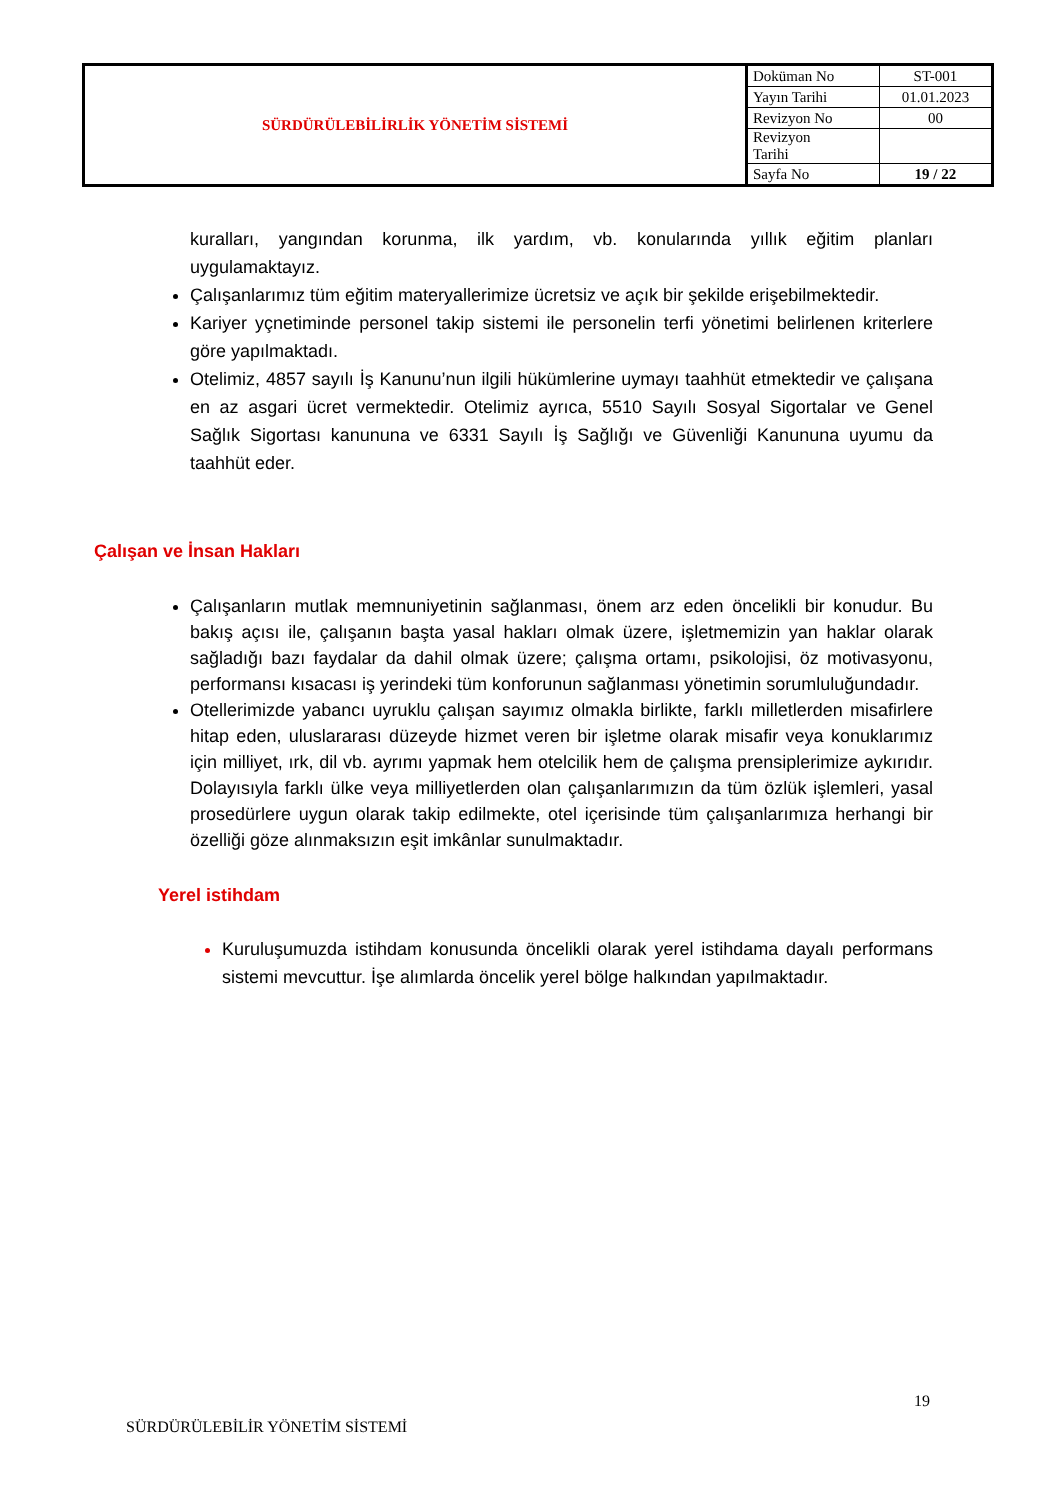| SÜRDÜRÜLEBİLİRLİK YÖNETİM SİSTEMİ | Doküman No | ST-001 |
| | Yayın Tarihi | 01.01.2023 |
| | Revizyon No | 00 |
| | Revizyon Tarihi | |
| | Sayfa No | 19 / 22 |
kuralları, yangından korunma, ilk yardım, vb. konularında yıllık eğitim planları uygulamaktayız.
Çalışanlarımız tüm eğitim materyallerimize ücretsiz ve açık bir şekilde erişebilmektedir.
Kariyer yçnetiminde personel takip sistemi ile personelin terfi yönetimi belirlenen kriterlere göre yapılmaktadı.
Otelimiz, 4857 sayılı İş Kanunu’nun ilgili hükümlerine uymayı taahhüt etmektedir ve çalışana en az asgari ücret vermektedir. Otelimiz ayrıca, 5510 Sayılı Sosyal Sigortalar ve Genel Sağlık Sigortası kanununa ve 6331 Sayılı İş Sağlığı ve Güvenliği Kanununa uyumu da taahhüt eder.
Çalışan ve İnsan Hakları
Çalışanların mutlak memnuniyetinin sağlanması, önem arz eden öncelikli bir konudur. Bu bakış açısı ile, çalışanın başta yasal hakları olmak üzere, işletmemizin yan haklar olarak sağladığı bazı faydalar da dahil olmak üzere; çalışma ortamı, psikolojisi, öz motivasyonu, performansı kısacası iş yerindeki tüm konforunun sağlanması yönetimin sorumluluğundadır.
Otellerimizde yabancı uyruklu çalışan sayımız olmakla birlikte, farklı milletlerden misafirlere hitap eden, uluslararası düzeyde hizmet veren bir işletme olarak misafir veya konuklarımız için milliyet, ırk, dil vb. ayrımı yapmak hem otelcilik hem de çalışma prensiplerimize aykırıdır. Dolayısıyla farklı ülke veya milliyetlerden olan çalışanlarımızın da tüm özlük işlemleri, yasal prosedürlere uygun olarak takip edilmekte, otel içerisinde tüm çalışanlarımıza herhangi bir özelliği göze alınmaksızın eşit imkânlar sunulmaktadır.
Yerel istihdam
Kuruluşumuzda istihdam konusunda öncelikli olarak yerel istihdama dayalı performans sistemi mevcuttur. İşe alımlarda öncelik yerel bölge halkından yapılmaktadır.
19
SÜRDÜRÜLEBİLİR YÖNETİM SİSTEMİ